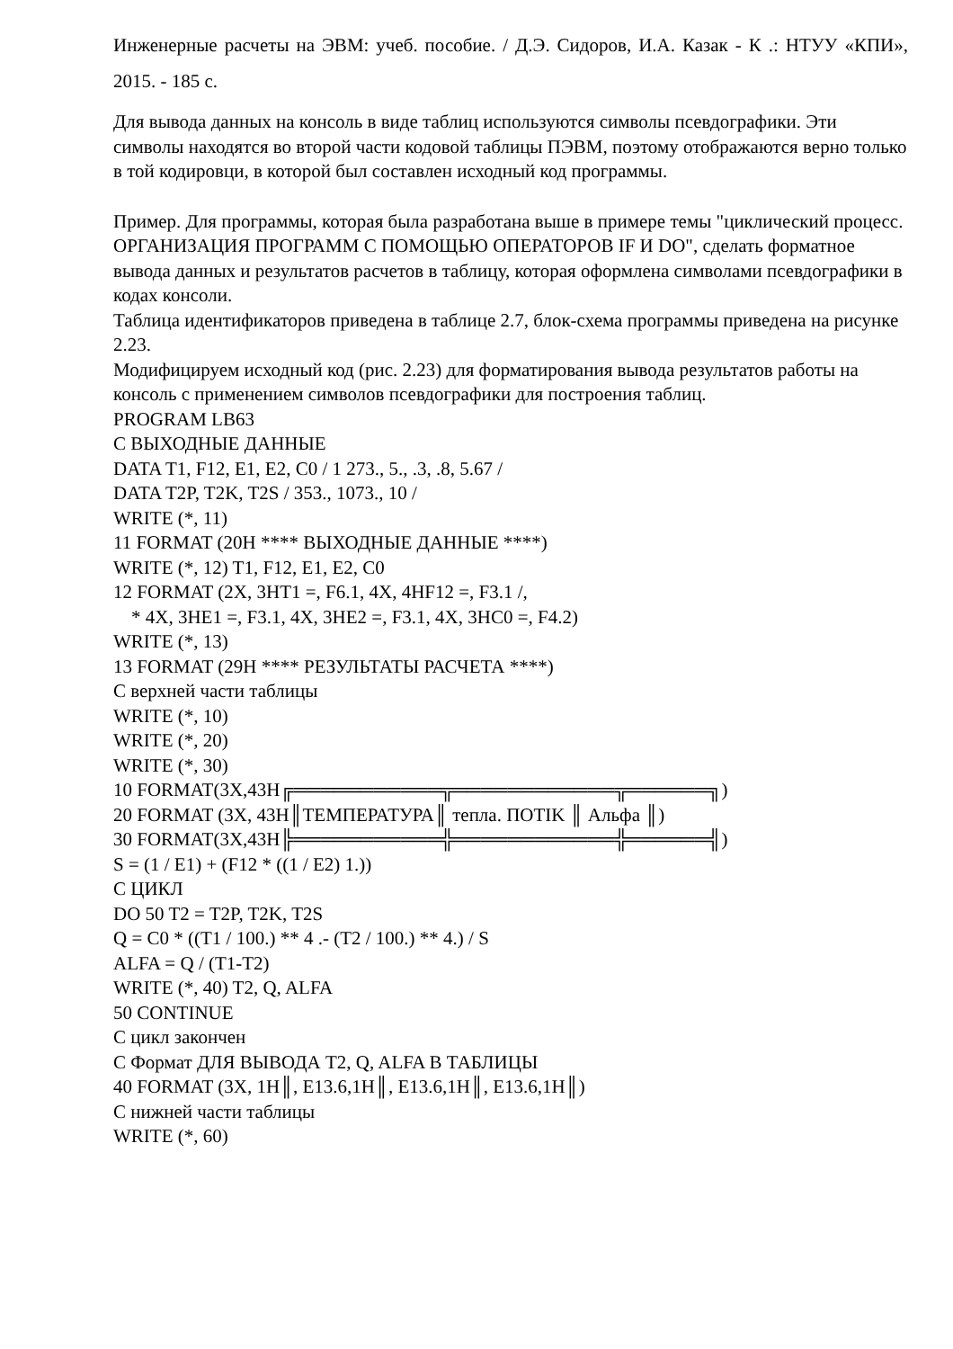Инженерные расчеты на ЭВМ: учеб. пособие. / Д.Э. Сидоров, И.А. Казак - К .: НТУУ «КПИ», 2015. - 185 с.
Для вывода данных на консоль в виде таблиц используются символы псевдографики. Эти символы находятся во второй части кодовой таблицы ПЭВМ, поэтому отображаются верно только в той кодировци, в которой был составлен исходный код программы.
Пример. Для программы, которая была разработана выше в примере темы "циклический процесс. ОРГАНИЗАЦИЯ ПРОГРАММ С ПОМОЩЬЮ ОПЕРАТОРОВ IF И DO", сделать форматное вывода данных и результатов расчетов в таблицу, которая оформлена символами псевдографики в кодах консоли.
Таблица идентификаторов приведена в таблице 2.7, блок-схема программы приведена на рисунке 2.23.
Модифицируем исходный код (рис. 2.23) для форматирования вывода результатов работы на консоль с применением символов псевдографики для построения таблиц.
PROGRAM LB63
C ВЫХОДНЫЕ ДАННЫЕ
DATA T1, F12, E1, E2, C0 / 1 273., 5., .3, .8, 5.67 /
DATA T2P, T2K, T2S / 353., 1073., 10 /
WRITE (*, 11)
11 FORMAT (20H **** ВЫХОДНЫЕ ДАННЫЕ ****)
WRITE (*, 12) T1, F12, E1, E2, C0
12 FORMAT (2X, 3HT1 =, F6.1, 4X, 4HF12 =, F3.1 /,
* 4X, 3HE1 =, F3.1, 4X, 3HE2 =, F3.1, 4X, 3HC0 =, F4.2)
WRITE (*, 13)
13 FORMAT (29H **** РЕЗУЛЬТАТЫ РАСЧЕТА ****)
C верхней части таблицы
WRITE (*, 10)
WRITE (*, 20)
WRITE (*, 30)
10 FORMAT(3X,43H╔═══════════╦════════════╦══════╗)
20 FORMAT (3X, 43H║ТЕМПЕРАТУРА║ тепла. ПОТIK ║ Альфа ║)
30 FORMAT(3X,43H╠═══════════╬════════════╬══════╣)
S = (1 / E1) + (F12 * ((1 / E2) 1.))
C ЦИКЛ
DO 50 T2 = T2P, T2K, T2S
Q = C0 * ((T1 / 100.) ** 4 .- (T2 / 100.) ** 4.) / S
ALFA = Q / (T1-T2)
WRITE (*, 40) T2, Q, ALFA
50 CONTINUE
C цикл закончен
C Формат ДЛЯ ВЫВОДА T2, Q, ALFA В ТАБЛИЦЫ
40 FORMAT (3X, 1H║, E13.6,1H║, E13.6,1H║, E13.6,1H║)
C нижней части таблицы
WRITE (*, 60)